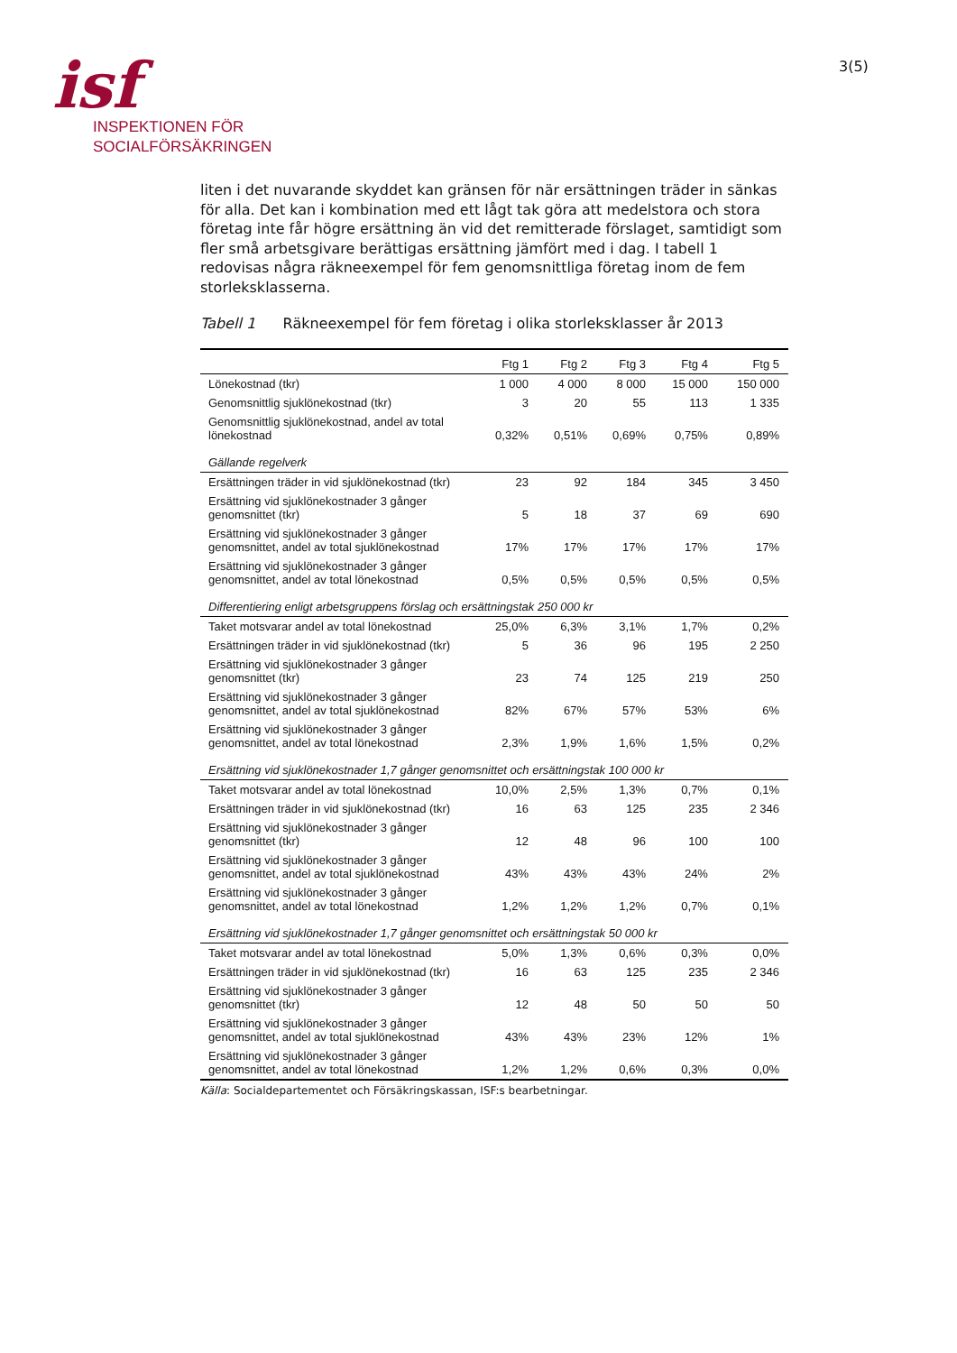isf
INSPEKTIONEN FÖR
SOCIALFÖRSÄKRINGEN
3(5)
liten i det nuvarande skyddet kan gränsen för när ersättningen träder in sänkas för alla. Det kan i kombination med ett lågt tak göra att medelstora och stora företag inte får högre ersättning än vid det remitterade förslaget, samtidigt som fler små arbetsgivare berättigas ersättning jämfört med i dag. I tabell 1 redovisas några räkneexempel för fem genomsnittliga företag inom de fem storleksklasserna.
Tabell 1 Räkneexempel för fem företag i olika storleksklasser år 2013
| | Ftg 1 | Ftg 2 | Ftg 3 | Ftg 4 | Ftg 5 |
| --- | --- | --- | --- | --- | --- |
| Lönekostnad (tkr) | 1 000 | 4 000 | 8 000 | 15 000 | 150 000 |
| Genomsnittlig sjuklönekostnad (tkr) | 3 | 20 | 55 | 113 | 1 335 |
| Genomsnittlig sjuklönekostnad, andel av total lönekostnad | 0,32% | 0,51% | 0,69% | 0,75% | 0,89% |
| Gällande regelverk | | | | | |
| Ersättningen träder in vid sjuklönekostnad (tkr) | 23 | 92 | 184 | 345 | 3 450 |
| Ersättning vid sjuklönekostnader 3 gånger genomsnittet (tkr) | 5 | 18 | 37 | 69 | 690 |
| Ersättning vid sjuklönekostnader 3 gånger genomsnittet, andel av total sjuklönekostnad | 17% | 17% | 17% | 17% | 17% |
| Ersättning vid sjuklönekostnader 3 gånger genomsnittet, andel av total lönekostnad | 0,5% | 0,5% | 0,5% | 0,5% | 0,5% |
| Differentiering enligt arbetsgruppens förslag och ersättningstak 250 000 kr | | | | | |
| Taket motsvarar andel av total lönekostnad | 25,0% | 6,3% | 3,1% | 1,7% | 0,2% |
| Ersättningen träder in vid sjuklönekostnad (tkr) | 5 | 36 | 96 | 195 | 2 250 |
| Ersättning vid sjuklönekostnader 3 gånger genomsnittet (tkr) | 23 | 74 | 125 | 219 | 250 |
| Ersättning vid sjuklönekostnader 3 gånger genomsnittet, andel av total sjuklönekostnad | 82% | 67% | 57% | 53% | 6% |
| Ersättning vid sjuklönekostnader 3 gånger genomsnittet, andel av total lönekostnad | 2,3% | 1,9% | 1,6% | 1,5% | 0,2% |
| Ersättning vid sjuklönekostnader 1,7 gånger genomsnittet och ersättningstak 100 000 kr | | | | | |
| Taket motsvarar andel av total lönekostnad | 10,0% | 2,5% | 1,3% | 0,7% | 0,1% |
| Ersättningen träder in vid sjuklönekostnad (tkr) | 16 | 63 | 125 | 235 | 2 346 |
| Ersättning vid sjuklönekostnader 3 gånger genomsnittet (tkr) | 12 | 48 | 96 | 100 | 100 |
| Ersättning vid sjuklönekostnader 3 gånger genomsnittet, andel av total sjuklönekostnad | 43% | 43% | 43% | 24% | 2% |
| Ersättning vid sjuklönekostnader 3 gånger genomsnittet, andel av total lönekostnad | 1,2% | 1,2% | 1,2% | 0,7% | 0,1% |
| Ersättning vid sjuklönekostnader 1,7 gånger genomsnittet och ersättningstak 50 000 kr | | | | | |
| Taket motsvarar andel av total lönekostnad | 5,0% | 1,3% | 0,6% | 0,3% | 0,0% |
| Ersättningen träder in vid sjuklönekostnad (tkr) | 16 | 63 | 125 | 235 | 2 346 |
| Ersättning vid sjuklönekostnader 3 gånger genomsnittet (tkr) | 12 | 48 | 50 | 50 | 50 |
| Ersättning vid sjuklönekostnader 3 gånger genomsnittet, andel av total sjuklönekostnad | 43% | 43% | 23% | 12% | 1% |
| Ersättning vid sjuklönekostnader 3 gånger genomsnittet, andel av total lönekostnad | 1,2% | 1,2% | 0,6% | 0,3% | 0,0% |
Källa: Socialdepartementet och Försäkringskassan, ISF:s bearbetningar.